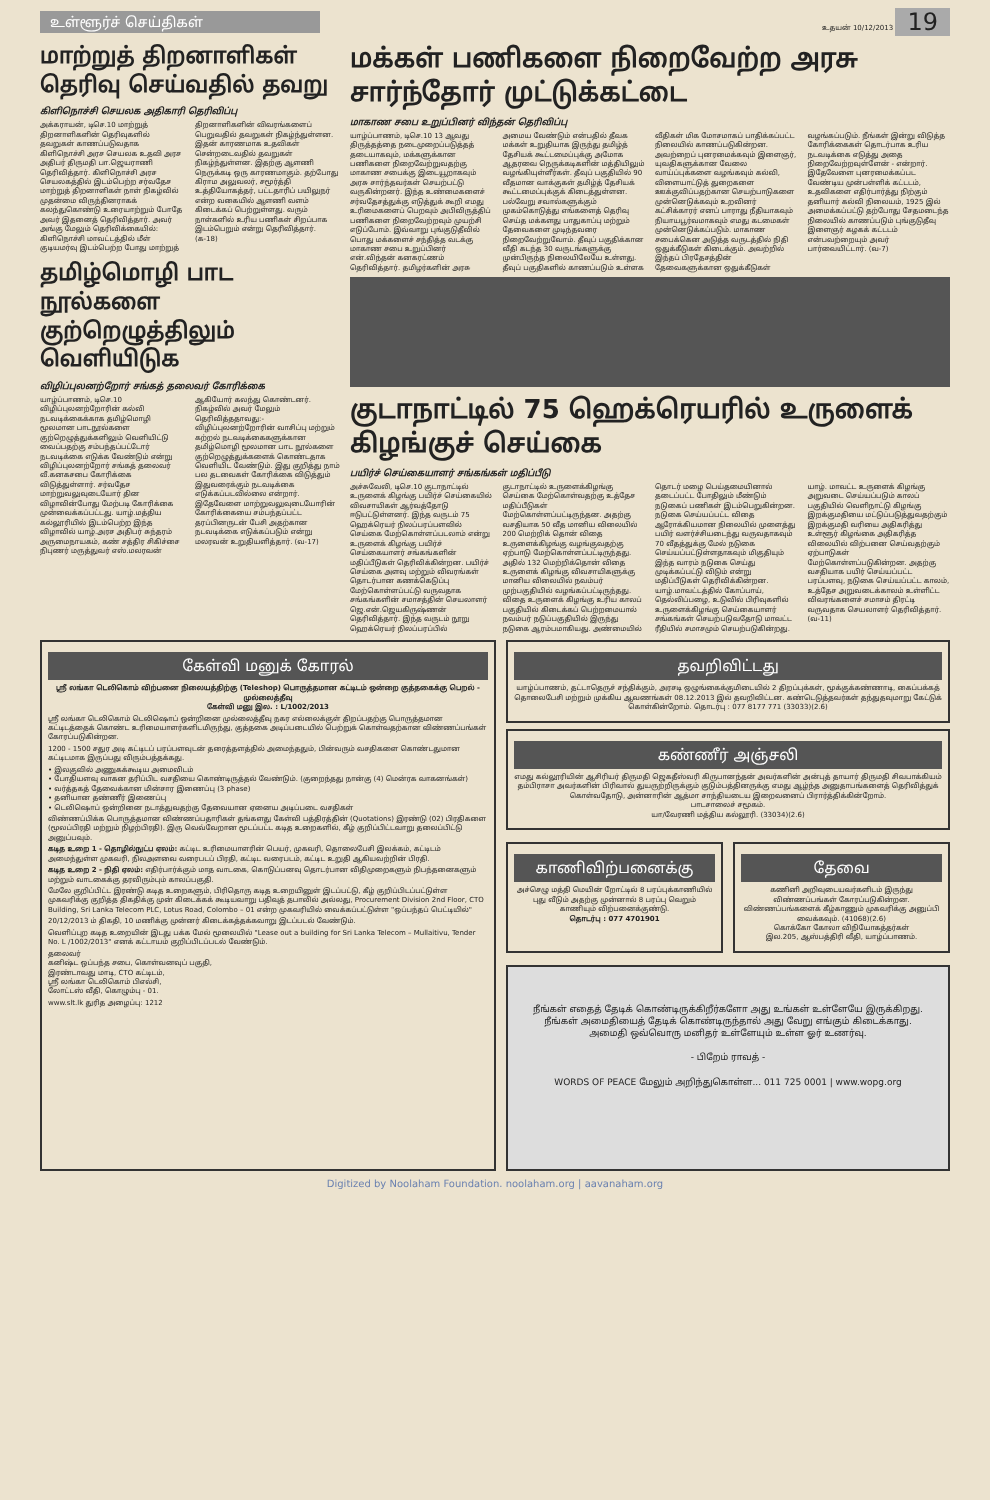உள்ளூர்ச் செய்திகள்
உதயன் 10/12/2013 19
மாற்றுத் திறனாளிகள் தெரிவு செய்வதில் தவறு
கிளிநொச்சி செயலக அதிகாரி தெரிவிப்பு
அக்கராயன், டிசெ.10 மாற்றுத் திறனாளிகளின் தெரிவுகளில் தவறுகள் காணப்படுவதாக கிளிநொச்சி அரச செயலக உதவி அரச அதிபர் திருமதி பா.ஜெயராணி தெரிவித்தார். கிளிநொச்சி அரச செயலகத்தில் இடம்பெற்ற சர்வதேச மாற்றுத் திறனாளிகள் நாள் நிகழ்வில் முதன்மை விருந்தினராகக் கலந்துகொண்டு உரையாற்றும் போதே அவர் இதனைத் தெரிவித்தார். அவர் அங்கு மேலும் தெரிவிக்கையில்: கிளிநொச்சி மாவட்டத்தில் மீள் குடியமர்வு இடம்பெற்ற போது மாற்றுத் திறனாளிகளின் விவரங்களைப் பெறுவதில் தவறுகள் நிகழ்ந்துள்ளன. இதன் காரணமாக உதவிகள் சென்றடைவதில் தவறுகள் நிகழ்ந்துள்ளன. இதற்கு ஆளணி நெருக்கடி ஒரு காரணமாகும். தற்போது கிராம அலுவலர், சமூர்த்தி உத்தியோகத்தர், பட்டதாரிப் பயிலுநர் என்ற வகையில் ஆளணி வளம் கிடைக்கப் பெற்றுள்ளது. வரும் நாள்களில் உரிய பணிகள் சிறப்பாக இடம்பெறும் என்று தெரிவித்தார். (க-18)
தமிழ்மொழி பாட நூல்களை குற்றெழுத்திலும் வெளியிடுக
விழிப்புலனற்றோர் சங்கத் தலைவர் கோரிக்கை
யாழ்ப்பாணம், டிசெ.10 விழிப்புலனற்றோரின் கல்வி நடவடிக்கைக்காக தமிழ்மொழி மூலமான பாடநூல்களை குற்றெழுத்துக்களிலும் வெளியிட்டு வைப்பதற்கு சம்பந்தப்பட்டோர் நடவடிக்கை எடுக்க வேண்டும் என்று விழிப்புலனற்றோர் சங்கத் தலைவர் வீ.கனகசபை கோரிக்கை விடுத்துள்ளார். சர்வதேச மாற்றுவலுவுடையோர் தின விழாவின்போது மேற்படி கோரிக்கை முன்வைக்கப்பட்டது. யாழ்.மத்திய கல்லூரியில் இடம்பெற்ற இந்த விழாவில் யாழ்.அரச அதிபர் சுந்தரம் அருமைநாயகம், கண் சத்திர சிகிச்சை நிபுணர் மருத்துவர் எஸ்.மலரவன் ஆகியோர் கலந்து கொண்டனர். நிகழ்வில் அவர் மேலும் தெரிவித்ததாவது:- விழிப்புலனற்றோரின் வாசிப்பு மற்றும் கற்றல் நடவடிக்கைகளுக்கான தமிழ்மொழி மூலமான பாட நூல்களை குற்றெழுத்துக்களைக் கொண்டதாக வெளியிட வேண்டும். இது குறித்து நாம் பல தடவைகள் கோரிக்கை விடுத்தும் இதுவரைக்கும் நடவடிக்கை எடுக்கப்படவில்லை என்றார். இதேவேளை மாற்றுவலுவுடையோரின் கோரிக்கையை சம்பந்தப்பட்ட தரப்பினருடன் பேசி அதற்கான நடவடிக்கை எடுக்கப்படும் என்று மலரவன் உறுதியளித்தார். (வ-17)
மக்கள் பணிகளை நிறைவேற்ற அரசு சார்ந்தோர் முட்டுக்கட்டை
மாகாண சபை உறுப்பினர் விந்தன் தெரிவிப்பு
யாழ்ப்பாணம், டிசெ.10 13 ஆவது திருத்தத்தை நடைமுறைப்படுத்தத் தடையாகவும், மக்களுக்கான பணிகளை நிறைவேற்றுவதற்கு மாகாண சபைக்கு இடையூறாகவும் அரசு சார்ந்தவர்கள் செயற்பட்டு வருகின்றனர். இந்த உண்மைகளைச் சர்வதேசத்துக்கு எடுத்துக் கூறி எமது உரிமைகளைப் பெறவும் அபிவிருத்திப் பணிகளை நிறைவேற்றவும் முயற்சி எடுப்போம். இவ்வாறு புங்குடுதீவில் பொது மக்களைச் சந்தித்த வடக்கு மாகாண சபை உறுப்பினர் என்.விந்தன் கனகரட்ணம் தெரிவித்தார். தமிழர்களின் அரசு அமைய வேண்டும் என்பதில் தீவக மக்கள் உறுதியாக இருந்து தமிழ்த் தேசியக் கூட்டமைப்புக்கு அமோக ஆதரவை நெருக்கடிகளின் மத்தியிலும் வழங்கியுள்ளீர்கள். தீவுப் பகுதியில் 90 வீதமான வாக்குகள் தமிழ்த் தேசியக் கூட்டமைப்புக்குக் கிடைத்துள்ளன. பல்வேறு சவால்களுக்கும் முகம்கொடுத்து எங்களைத் தெரிவு செய்த மக்களது பாதுகாப்பு மற்றும் தேவைகளை முடிந்தவரை நிறைவேற்றுவோம். தீவுப் பகுதிக்கான வீதி கடந்த 30 வருடங்களுக்கு முன்பிருந்த நிலையிலேயே உள்ளது. தீவுப் பகுதிகளில் காணப்படும் உள்ளக வீதிகள் மிக மோசமாகப் பாதிக்கப்பட்ட நிலையில் காணப்படுகின்றன. அவற்றைப் புனரமைக்கவும் இளைஞர், யுவதிகளுக்கான வேலை வாய்ப்புக்களை வழங்கவும் கல்வி, விளையாட்டுத் துறைகளை ஊக்குவிப்பதற்கான செயற்பாடுகளை முன்னெடுக்கவும் உறவினர் கட்சிக்காரர் எனப் பாராது நீதியாகவும் நியாயபூர்வமாகவும் எமது கடமைகள் முன்னெடுக்கப்படும். மாகாண சபைக்கென அடுத்த வருடத்தில் நிதி ஒதுக்கீடுகள் கிடைக்கும். அவற்றில் இந்தப் பிரதேசத்தின் தேவைகளுக்கான ஒதுக்கீடுகள் வழங்கப்படும். நீங்கள் இன்று விடுத்த கோரிக்கைகள் தொடர்பாக உரிய நடவடிக்கை எடுத்து அதை நிறைவேற்றவுள்ளேன் - என்றார். இதேவேளை புனரமைக்கப்பட வேண்டிய முன்பள்ளிக் கட்டடம், உதவிகளை எதிர்பார்த்து நிற்கும் தனியார் கல்வி நிலையம், 1925 இல் அமைக்கப்பட்டு தற்போது சேதமடைந்த நிலையில் காணப்படும் புங்குடுதீவு இளைஞர் கழகக் கட்டடம் என்பவற்றையும் அவர் பார்வையிட்டார். (வ-7)
குடாநாட்டில் 75 ஹெக்ரெயரில் உருளைக் கிழங்குச் செய்கை
பயிர்ச் செய்கையாளர் சங்கங்கள் மதிப்பீடு
அச்சுவேலி, டிசெ.10 குடாநாட்டில் உருளைக் கிழங்கு பயிர்ச் செய்கையில் விவசாயிகள் ஆர்வத்தோடு ஈடுபட்டுள்ளனர். இந்த வருடம் 75 ஹெக்ரெயர் நிலப்பரப்பளவில் செய்கை மேற்கொள்ளப்படலாம் என்று உருளைக் கிழங்கு பயிர்ச் செய்கையாளர் சங்கங்களின் மதிப்பீடுகள் தெரிவிக்கின்றன. பயிர்ச் செய்கை அளவு மற்றும் விவரங்கள் தொடர்பான கணக்கெடுப்பு மேற்கொள்ளப்பட்டு வருவதாக சங்கங்களின் சமாசத்தின் செயலாளர் ஜெ.என்.ஜெயகிருஷ்ணன் தெரிவித்தார். இந்த வருடம் நூறு ஹெக்ரெயர் நிலப்பரப்பில் குடாநாட்டில் உருளைக்கிழங்கு செய்கை மேற்கொள்வதற்கு உத்தேச மதிப்பீடுகள் மேற்கொள்ளப்பட்டிருந்தன. அதற்கு வசதியாக 50 வீத மானிய விலையில் 200 மெற்றிக் தொன் விதை உருளைக்கிழங்கு வழங்குவதற்கு ஏற்பாடு மேற்கொள்ளப்பட்டிருந்தது. அதில் 132 மெற்றிக்தொன் விதை உருளைக் கிழங்கு விவசாயிகளுக்கு மானிய விலையில் நவம்பர் முற்பகுதியில் வழங்கப்பட்டிருந்தது. விதை உருளைக் கிழங்கு உரிய காலப் பகுதியில் கிடைக்கப் பெற்றமையால் நவம்பர் நடுப்பகுதியில் இருந்து நடுகை ஆரம்பமாகியது. அண்மையில் தொடர் மழை பெய்தமையினால் தடைப்பட்ட போதிலும் மீண்டும் நடுகைப் பணிகள் இடம்பெறுகின்றன. நடுகை செய்யப்பட்ட விதை ஆரோக்கியமான நிலையில் முளைத்து பயிர் வளர்ச்சியடைந்து வருவதாகவும் 70 வீதத்துக்கு மேல் நடுகை செய்யப்பட்டுள்ளதாகவும் மிகுதியும் இந்த வாரம் நடுகை செய்து முடிக்கப்பட்டு விடும் என்று மதிப்பீடுகள் தெரிவிக்கின்றன. யாழ்.மாவட்டத்தில் கோப்பாய், தெல்லிப்பழை, உடுவில் பிரிவுகளில் உருளைக்கிழங்கு செய்கையாளர் சங்கங்கள் செயற்படுவதோடு மாவட்ட ரீதியில் சமாசமும் செயற்படுகின்றது. யாழ். மாவட்ட உருளைக் கிழங்கு அறுவடை செய்யப்படும் காலப் பகுதியில் வெளிநாட்டு கிழங்கு இறக்குமதியை மட்டுப்படுத்துவதற்கும் இறக்குமதி வரியை அதிகரித்து உள்ளூர் கிழங்கை அதிகரித்த விலையில் விற்பனை செய்வதற்கும் ஏற்பாடுகள் மேற்கொள்ளப்படுகின்றன. அதற்கு வசதியாக பயிர் செய்யப்பட்ட பரப்பளவு, நடுகை செய்யப்பட்ட காலம், உத்தேச அறுவடைக்காலம் உள்ளிட்ட விவரங்களைச் சமாசம் திரட்டி வருவதாக செயலாளர் தெரிவித்தார். (வ-11)
கேள்வி மனுக் கோரல்
ஸ்ரீ லங்கா டெலிகொம் விற்பனை நிலையத்திற்கு (Teleshop) பொருத்தமான கட்டிடம் ஒன்றை குத்தகைக்கு பெறல் - முல்லைத்தீவு
கேள்வி மனு இல. : L/1002/2013
ஸ்ரீ லங்கா டெலிகொம் டெலிஷொப் ஒன்றினை முல்லைத்தீவு நகர எல்லைக்குள் திறப்பதற்கு பொருத்தமான கட்டிடத்தைக் கொண்ட உரிமையாளர்களிடமிருந்து, குத்தகை அடிப்படையில் பெற்றுக் கொள்வதற்கான விண்ணப்பங்கள் கோரப்படுகின்றன.
1200 - 1500 சதுர அடி கட்டிடப் பரப்பளவுடன் தரைத்தளத்தில் அமைந்ததும், பின்வரும் வசதிகளை கொண்டதுமான கட்டிடமாக இருப்பது விரும்பத்தக்கது.
• இலகுவில் அணுகக்கூடிய அமைவிடம்
• போதியளவு வாகன தரிப்பிட வசதியை கொண்டிருத்தல் வேண்டும். (குறைந்தது நான்கு (4) மென்ரக வாகனங்கள்)
• வர்த்தகத் தேவைக்கான மின்சார இணைப்பு (3 phase)
• தனியான தண்ணீர் இணைப்பு
• டெலிஷொப் ஒன்றினை நடாத்துவதற்கு தேவையான ஏனைய அடிப்படை வசதிகள்
விண்ணப்பிக்க பொருத்தமான விண்ணப்பதாரிகள் தங்களது கேள்வி பத்திரத்தின் (Quotations) இரண்டு (02) பிரதிகளை (மூலப்பிரதி மற்றும் நிழற்பிரதி). இரு வெவ்வேறான மூடப்பட்ட கடித உறைகளில், கீழ் குறிப்பிட்டவாறு தலைப்பிட்டு அனுப்பவும்.
கடித உறை 1 - தொழில்நுட்ப ஏலம்: கட்டிட உரிமையாளரின் பெயர், முகவரி, தொலைபேசி இலக்கம், கட்டிடம் அமைந்துள்ள முகவரி, நிலஅளவை வரைபடப் பிரதி, கட்டிட வரைபடம், கட்டிட உறுதி ஆகியவற்றின் பிரதி.
கடித உறை 2 - நிதி ஏலம்: எதிர்பார்க்கும் மாத வாடகை, கொடுப்பனவு தொடர்பான விதிமுறைகளும் நிபந்தனைகளும் மற்றும் வாடகைக்கு தரவிரும்பும் காலப்பகுதி.
மேலே குறிப்பிட்ட இரண்டு கடித உறைகளும், பிரிதொரு கடித உறையினுள் இடப்பட்டு, கீழ் குறிப்பிடப்பட்டுள்ள முகவரிக்கு குறித்த திகதிக்கு முன் கிடைக்கக் கூடியவாறு பதிவுத் தபாலில் அல்லது, Procurement Division 2nd Floor, CTO Building, Sri Lanka Telecom PLC, Lotus Road, Colombo – 01 என்ற முகவரியில் வைக்கப்பட்டுள்ள "ஒப்பந்தப் பெட்டியில்"
20/12/2013 ம் திகதி, 10 மணிக்கு முன்னர் கிடைக்கத்தக்கவாறு இடப்படல் வேண்டும்.
வெளிப்புற கடித உறையின் இடது பக்க மேல் மூலையில் "Lease out a building for Sri Lanka Telecom – Mullaitivu, Tender No. L /1002/2013" எனக் கட்டாயம் குறிப்பிடப்படல் வேண்டும்.
தலைவர்
கனிஷ்ட ஒப்பந்த சபை, கொள்வனவுப் பகுதி,
இரண்டாவது மாடி, CTO கட்டிடம்,
ஸ்ரீ லங்கா டெலிகொம் பிஎல்சி,
லோட்டஸ் வீதி, கொழும்பு - 01.
www.slt.lk துரித அழைப்பு: 1212
தவறிவிட்டது
யாழ்ப்பாணம், தட்டாதெருச் சந்திக்கும், அரசடி ஒழுங்கைக்குமிடையில் 2 திறப்புக்கள், மூக்குக்கண்ணாடி, கைப்பக்கத் தொலைபேசி மற்றும் முக்கிய ஆவணங்கள் 08.12.2013 இல் தவறிவிட்டன. கண்டெடுத்தவர்கள் தந்துதவுமாறு கேட்டுக் கொள்கின்றோம். தொடர்பு : 077 8177 771 (33033)(2.6)
கண்ணீர் அஞ்சலி
எமது கல்லூரியின் ஆசிரியர் திருமதி ஜெகதீஸ்வரி கிருபானந்தன் அவர்களின் அன்புத் தாயார் திருமதி சிவபாக்கியம் தம்பிராசா அவர்களின் பிரிவால் துயருற்றிருக்கும் குடும்பத்தினருக்கு எமது ஆழ்ந்த அனுதாபங்களைத் தெரிவித்துக் கொள்வதோடு, அன்னாரின் ஆத்மா சாந்தியடைய இறைவனைப் பிரார்த்திக்கின்றோம்.
பாடசாலைச் சமூகம்.
யா/வேரணி மத்திய கல்லூரி. (33034)(2.6)
காணிவிற்பனைக்கு
அச்செழு மத்தி மெயின் றோட்டில் 8 பரப்புக்காணியில் புது வீடும் அதற்கு முன்னால் 8 பரப்பு வெறும் காணியும் விற்பனைக்குண்டு.
தொடர்பு : 077 4701901
தேவை
கணினி அறிவுடையவர்களிடம் இருந்து விண்ணப்பங்கள் கோரப்படுகின்றன. விண்ணப்பங்களைக் கீழ்காணும் முகவரிக்கு அனுப்பி வைக்கவும். (41068)(2.6)
கொக்கோ கோலா விநியோகத்தர்கள்
இல.205, ஆஸ்பத்திரி வீதி, யாழ்ப்பாணம்.
நீங்கள் எதைத் தேடிக் கொண்டிருக்கிறீர்களோ அது உங்கள் உள்ளேயே இருக்கிறது.
நீங்கள் அமைதியைத் தேடிக் கொண்டிருந்தால் அது வேறு எங்கும் கிடைக்காது.
அமைதி ஒவ்வொரு மனிதர் உள்ளேயும் உள்ள ஓர் உணர்வு.
- பிறேம் ராவத் -
WORDS OF PEACE மேலும் அறிந்துகொள்ள... 011 725 0001 | www.wopg.org
Digitized by Noolaham Foundation. noolaham.org | aavanaham.org